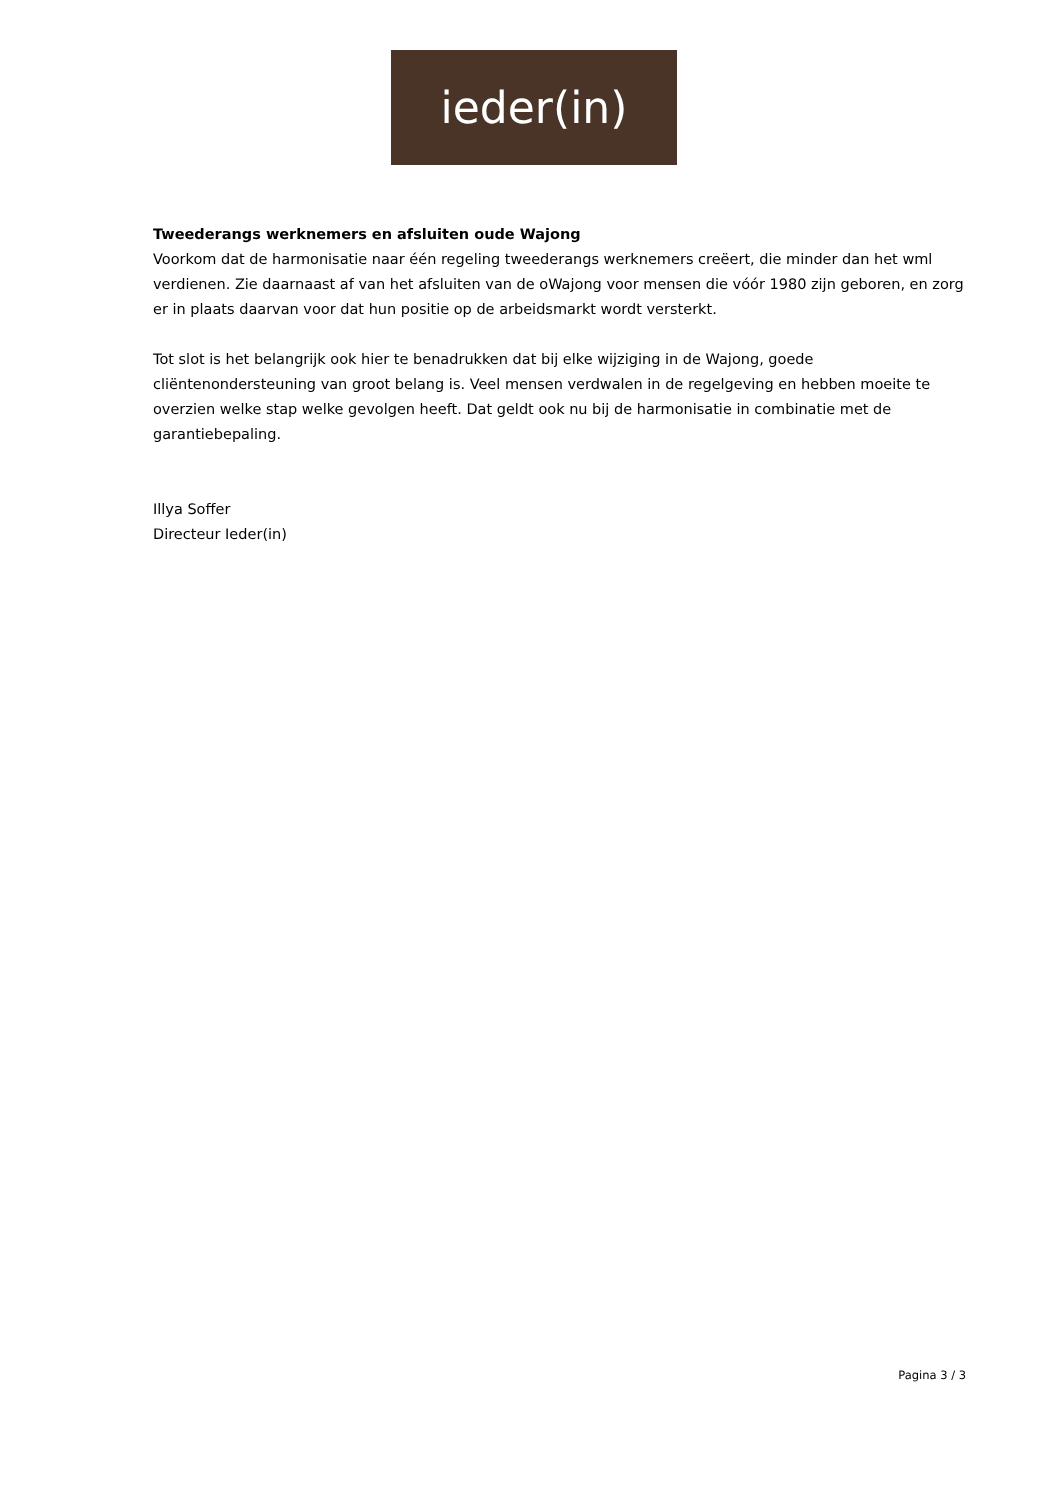ieder(in)
Tweederangs werknemers en afsluiten oude Wajong
Voorkom dat de harmonisatie naar één regeling tweederangs werknemers creëert, die minder dan het wml verdienen. Zie daarnaast af van het afsluiten van de oWajong voor mensen die vóór 1980 zijn geboren, en zorg er in plaats daarvan voor dat hun positie op de arbeidsmarkt wordt versterkt.
Tot slot is het belangrijk ook hier te benadrukken dat bij elke wijziging in de Wajong, goede cliëntenondersteuning van groot belang is. Veel mensen verdwalen in de regelgeving en hebben moeite te overzien welke stap welke gevolgen heeft. Dat geldt ook nu bij de harmonisatie in combinatie met de garantiebepaling.
Illya Soffer
Directeur Ieder(in)
Pagina 3 / 3